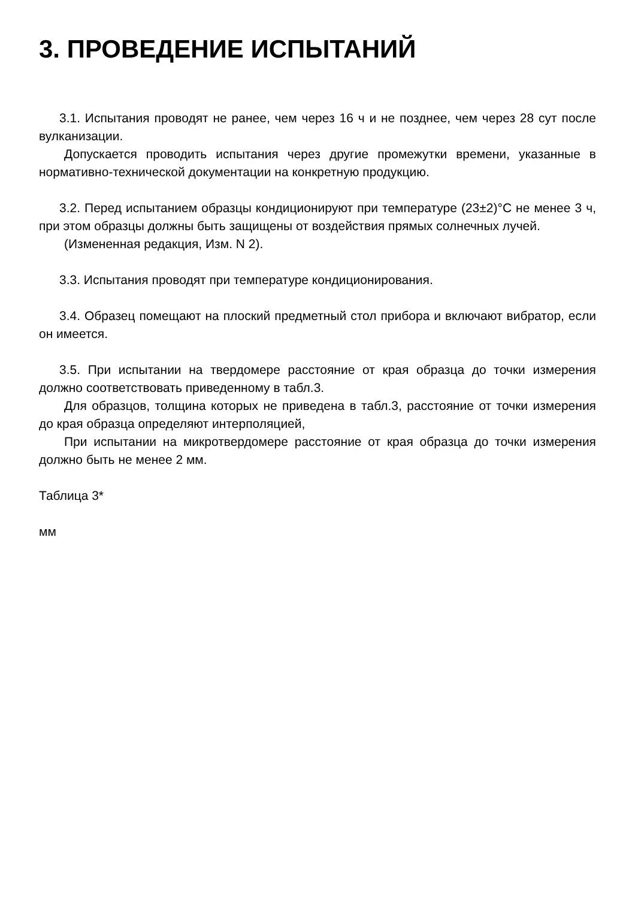3. ПРОВЕДЕНИЕ ИСПЫТАНИЙ
3.1. Испытания проводят не ранее, чем через 16 ч и не позднее, чем через 28 сут после вулканизации.
Допускается проводить испытания через другие промежутки времени, указанные в нормативно-технической документации на конкретную продукцию.
3.2. Перед испытанием образцы кондиционируют при температуре (23±2)°С не менее 3 ч, при этом образцы должны быть защищены от воздействия прямых солнечных лучей.
(Измененная редакция, Изм. N 2).
3.3. Испытания проводят при температуре кондиционирования.
3.4. Образец помещают на плоский предметный стол прибора и включают вибратор, если он имеется.
3.5. При испытании на твердомере расстояние от края образца до точки измерения должно соответствовать приведенному в табл.3.
Для образцов, толщина которых не приведена в табл.3, расстояние от точки измерения до края образца определяют интерполяцией,
При испытании на микротвердомере расстояние от края образца до точки измерения должно быть не менее 2 мм.
Таблица 3*
мм